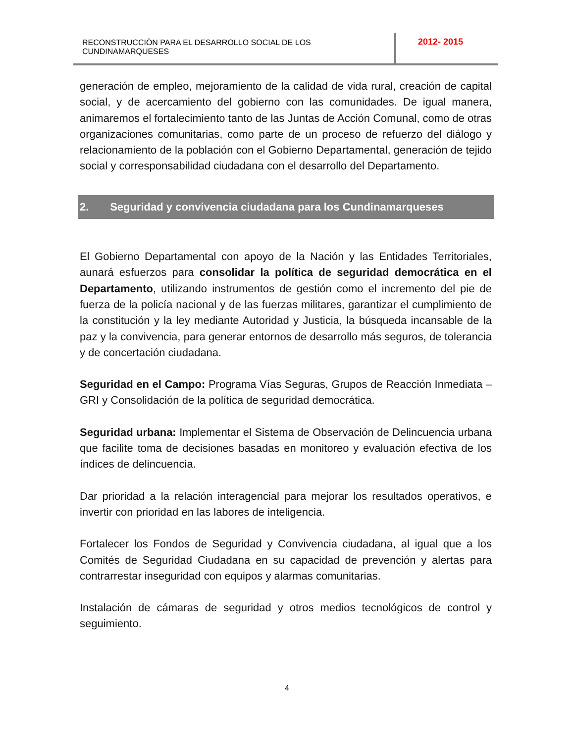RECONSTRUCCIÒN PARA EL DESARROLLO SOCIAL DE LOS CUNDINAMARQUESES
2012- 2015
generación de empleo, mejoramiento de la calidad de vida rural, creación de capital social, y de acercamiento del gobierno con las comunidades. De igual manera, animaremos el fortalecimiento tanto de las Juntas de Acción Comunal, como de otras organizaciones comunitarias, como parte de un proceso de refuerzo del diálogo y relacionamiento de la población con el Gobierno Departamental, generación de tejido social y corresponsabilidad ciudadana con el desarrollo del Departamento.
2. Seguridad y convivencia ciudadana para los Cundinamarqueses
El Gobierno Departamental con apoyo de la Nación y las Entidades Territoriales, aunará esfuerzos para consolidar la política de seguridad democrática en el Departamento, utilizando instrumentos de gestión como el incremento del pie de fuerza de la policía nacional y de las fuerzas militares, garantizar el cumplimiento de la constitución y la ley mediante Autoridad y Justicia, la búsqueda incansable de la paz y la convivencia, para generar entornos de desarrollo más seguros, de tolerancia y de concertación ciudadana.
Seguridad en el Campo: Programa Vías Seguras, Grupos de Reacción Inmediata –GRI y Consolidación de la política de seguridad democrática.
Seguridad urbana: Implementar el Sistema de Observación de Delincuencia urbana que facilite toma de decisiones basadas en monitoreo y evaluación efectiva de los índices de delincuencia.
Dar prioridad a la relación interagencial para mejorar los resultados operativos, e invertir con prioridad en las labores de inteligencia.
Fortalecer los Fondos de Seguridad y Convivencia ciudadana, al igual que a los Comités de Seguridad Ciudadana en su capacidad de prevención y alertas para contrarrestar inseguridad con equipos y alarmas comunitarias.
Instalación de cámaras de seguridad y otros medios tecnológicos de control y seguimiento.
4